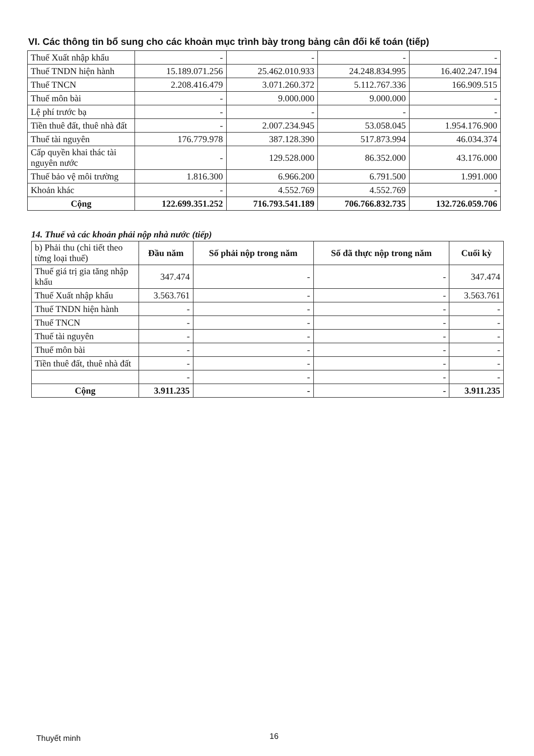VI. Các thông tin bổ sung cho các khoản mục trình bày trong bảng cân đối kế toán (tiếp)
| Thuế Xuất nhập khẩu | - | - | - | - |
| Thuế TNDN hiện hành | 15.189.071.256 | 25.462.010.933 | 24.248.834.995 | 16.402.247.194 |
| Thuế TNCN | 2.208.416.479 | 3.071.260.372 | 5.112.767.336 | 166.909.515 |
| Thuế môn bài | - | 9.000.000 | 9.000.000 | - |
| Lệ phí trước bạ | - | - | - | - |
| Tiền thuê đất, thuê nhà đất | - | 2.007.234.945 | 53.058.045 | 1.954.176.900 |
| Thuế tài nguyên | 176.779.978 | 387.128.390 | 517.873.994 | 46.034.374 |
| Cấp quyền khai thác tài nguyên nước | - | 129.528.000 | 86.352.000 | 43.176.000 |
| Thuế bảo vệ môi trường | 1.816.300 | 6.966.200 | 6.791.500 | 1.991.000 |
| Khoản khác | - | 4.552.769 | 4.552.769 | - |
| Cộng | 122.699.351.252 | 716.793.541.189 | 706.766.832.735 | 132.726.059.706 |
14. Thuế và các khoản phải nộp nhà nước (tiếp)
| b) Phải thu (chi tiết theo từng loại thuế) | Đầu năm | Số phải nộp trong năm | Số đã thực nộp trong năm | Cuối kỳ |
| Thuế giá trị gia tăng nhập khẩu | 347.474 | - | - | 347.474 |
| Thuế Xuất nhập khẩu | 3.563.761 | - | - | 3.563.761 |
| Thuế TNDN hiện hành | - | - | - | - |
| Thuế TNCN | - | - | - | - |
| Thuế tài nguyên | - | - | - | - |
| Thuế môn bài | - | - | - | - |
| Tiền thuê đất, thuê nhà đất | - | - | - | - |
| | - | - | - | - |
| Cộng | 3.911.235 | - | - | 3.911.235 |
Thuyết minh 16